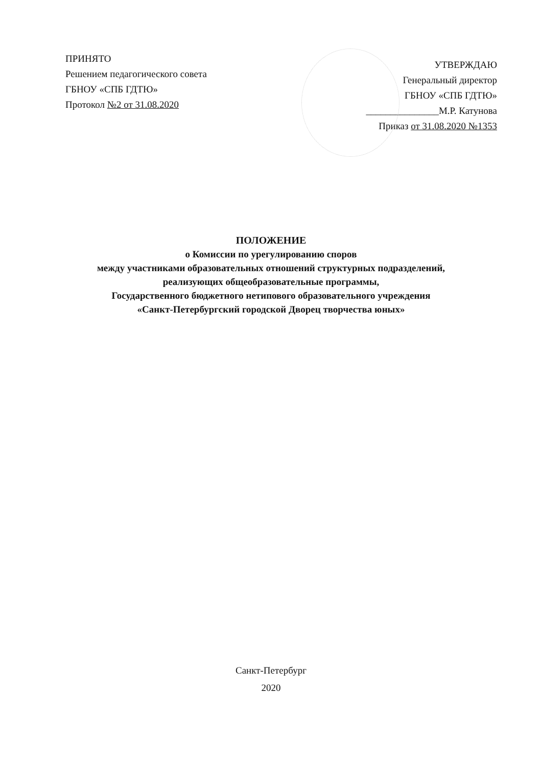ПРИНЯТО
Решением педагогического совета
ГБНОУ «СПБ ГДТЮ»
Протокол №2 от 31.08.2020
УТВЕРЖДАЮ
Генеральный директор
ГБНОУ «СПБ ГДТЮ»
_______________М.Р. Катунова
Приказ от 31.08.2020 №1353
ПОЛОЖЕНИЕ
о Комиссии по урегулированию споров
между участниками образовательных отношений структурных подразделений,
реализующих общеобразовательные программы,
Государственного бюджетного нетипового образовательного учреждения
«Санкт-Петербургский городской Дворец творчества юных»
Санкт-Петербург
2020